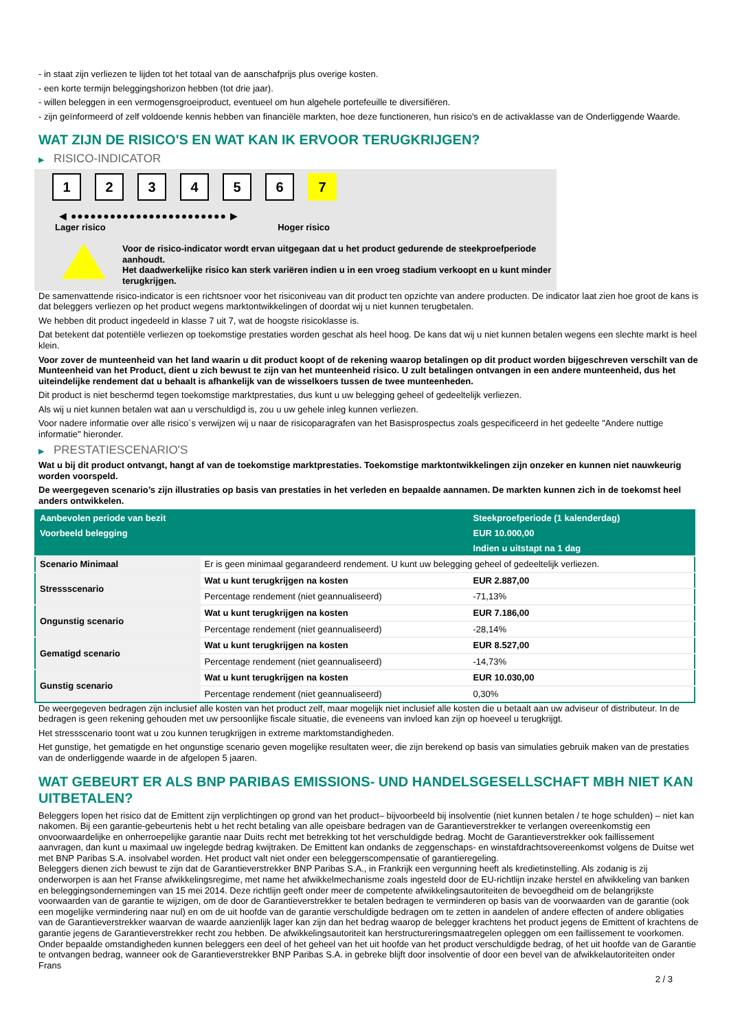- in staat zijn verliezen te lijden tot het totaal van de aanschafprijs plus overige kosten.
- een korte termijn beleggingshorizon hebben (tot drie jaar).
- willen beleggen in een vermogensgroeiproduct, eventueel om hun algehele portefeuille te diversifiëren.
- zijn geïnformeerd of zelf voldoende kennis hebben van financiële markten, hoe deze functioneren, hun risico's en de activaklasse van de Onderliggende Waarde.
WAT ZIJN DE RISICO'S EN WAT KAN IK ERVOOR TERUGKRIJGEN?
▶ RISICO-INDICATOR
1 2 3 4 5 6 7
◀ ●●●●●●●●●●●●●●●●●●●●●●●● ▶
Lager risico Hoger risico
Voor de risico-indicator wordt ervan uitgegaan dat u het product gedurende de steekproefperiode aanhoudt.
Het daadwerkelijke risico kan sterk variëren indien u in een vroeg stadium verkoopt en u kunt minder terugkrijgen.
De samenvattende risico-indicator is een richtsnoer voor het risiconiveau van dit product ten opzichte van andere producten. De indicator laat zien hoe groot de kans is dat beleggers verliezen op het product wegens marktontwikkelingen of doordat wij u niet kunnen terugbetalen.
We hebben dit product ingedeeld in klasse 7 uit 7, wat de hoogste risicoklasse is.
Dat betekent dat potentiële verliezen op toekomstige prestaties worden geschat als heel hoog. De kans dat wij u niet kunnen betalen wegens een slechte markt is heel klein.
Voor zover de munteenheid van het land waarin u dit product koopt of de rekening waarop betalingen op dit product worden bijgeschreven verschilt van de Munteenheid van het Product, dient u zich bewust te zijn van het munteenheid risico. U zult betalingen ontvangen in een andere munteenheid, dus het uiteindelijke rendement dat u behaalt is afhankelijk van de wisselkoers tussen de twee munteenheden.
Dit product is niet beschermd tegen toekomstige marktprestaties, dus kunt u uw belegging geheel of gedeeltelijk verliezen.
Als wij u niet kunnen betalen wat aan u verschuldigd is, zou u uw gehele inleg kunnen verliezen.
Voor nadere informatie over alle risico´s verwijzen wij u naar de risicoparagrafen van het Basisprospectus zoals gespecificeerd in het gedeelte "Andere nuttige informatie" hieronder.
▶ PRESTATIESCENARIO'S
Wat u bij dit product ontvangt, hangt af van de toekomstige marktprestaties. Toekomstige marktontwikkelingen zijn onzeker en kunnen niet nauwkeurig worden voorspeld.
De weergegeven scenario’s zijn illustraties op basis van prestaties in het verleden en bepaalde aannamen. De markten kunnen zich in de toekomst heel anders ontwikkelen.
| Aanbevolen periode van bezit | | Steekproefperiode (1 kalenderdag) |
| --- | --- | --- |
| Voorbeeld belegging | | EUR 10.000,00 |
| | | Indien u uitstapt na 1 dag |
| Scenario Minimaal | Er is geen minimaal gegarandeerd rendement. U kunt uw belegging geheel of gedeeltelijk verliezen. | |
| Stressscenario | Wat u kunt terugkrijgen na kosten | EUR 2.887,00 |
| | Percentage rendement (niet geannualiseerd) | -71,13% |
| Ongunstig scenario | Wat u kunt terugkrijgen na kosten | EUR 7.186,00 |
| | Percentage rendement (niet geannualiseerd) | -28,14% |
| Gematigd scenario | Wat u kunt terugkrijgen na kosten | EUR 8.527,00 |
| | Percentage rendement (niet geannualiseerd) | -14,73% |
| Gunstig scenario | Wat u kunt terugkrijgen na kosten | EUR 10.030,00 |
| | Percentage rendement (niet geannualiseerd) | 0,30% |
De weergegeven bedragen zijn inclusief alle kosten van het product zelf, maar mogelijk niet inclusief alle kosten die u betaalt aan uw adviseur of distributeur. In de bedragen is geen rekening gehouden met uw persoonlijke fiscale situatie, die eveneens van invloed kan zijn op hoeveel u terugkrijgt.
Het stressscenario toont wat u zou kunnen terugkrijgen in extreme marktomstandigheden.
Het gunstige, het gematigde en het ongunstige scenario geven mogelijke resultaten weer, die zijn berekend op basis van simulaties gebruik maken van de prestaties van de onderliggende waarde in de afgelopen 5 jaaren.
WAT GEBEURT ER ALS BNP PARIBAS EMISSIONS- UND HANDELSGESELLSCHAFT MBH NIET KAN UITBETALEN?
Beleggers lopen het risico dat de Emittent zijn verplichtingen op grond van het product– bijvoorbeeld bij insolventie (niet kunnen betalen / te hoge schulden) – niet kan nakomen. Bij een garantie-gebeurtenis hebt u het recht betaling van alle opeisbare bedragen van de Garantieverstrekker te verlangen overeenkomstig een onvoorwaardelijke en onherroepelijke garantie naar Duits recht met betrekking tot het verschuldigde bedrag. Mocht de Garantieverstrekker ook faillissement aanvragen, dan kunt u maximaal uw ingelegde bedrag kwijtraken. De Emittent kan ondanks de zeggenschaps- en winstafdrachtsovereenkomst volgens de Duitse wet met BNP Paribas S.A. insolvabel worden. Het product valt niet onder een beleggerscompensatie of garantieregeling.
Beleggers dienen zich bewust te zijn dat de Garantieverstrekker BNP Paribas S.A., in Frankrijk een vergunning heeft als kredietinstelling. Als zodanig is zij onderworpen is aan het Franse afwikkelingsregime, met name het afwikkelmechanisme zoals ingesteld door de EU-richtlijn inzake herstel en afwikkeling van banken en beleggingsondernemingen van 15 mei 2014. Deze richtlijn geeft onder meer de competente afwikkelingsautoriteiten de bevoegdheid om de belangrijkste voorwaarden van de garantie te wijzigen, om de door de Garantieverstrekker te betalen bedragen te verminderen op basis van de voorwaarden van de garantie (ook een mogelijke vermindering naar nul) en om de uit hoofde van de garantie verschuldigde bedragen om te zetten in aandelen of andere effecten of andere obligaties van de Garantieverstrekker waarvan de waarde aanzienlijk lager kan zijn dan het bedrag waarop de belegger krachtens het product jegens de Emittent of krachtens de garantie jegens de Garantieverstrekker recht zou hebben. De afwikkelingsautoriteit kan herstructureringsmaatregelen opleggen om een faillissement te voorkomen. Onder bepaalde omstandigheden kunnen beleggers een deel of het geheel van het uit hoofde van het product verschuldigde bedrag, of het uit hoofde van de Garantie te ontvangen bedrag, wanneer ook de Garantieverstrekker BNP Paribas S.A. in gebreke blijft door insolventie of door een bevel van de afwikkelautoriteiten onder Frans
2 / 3